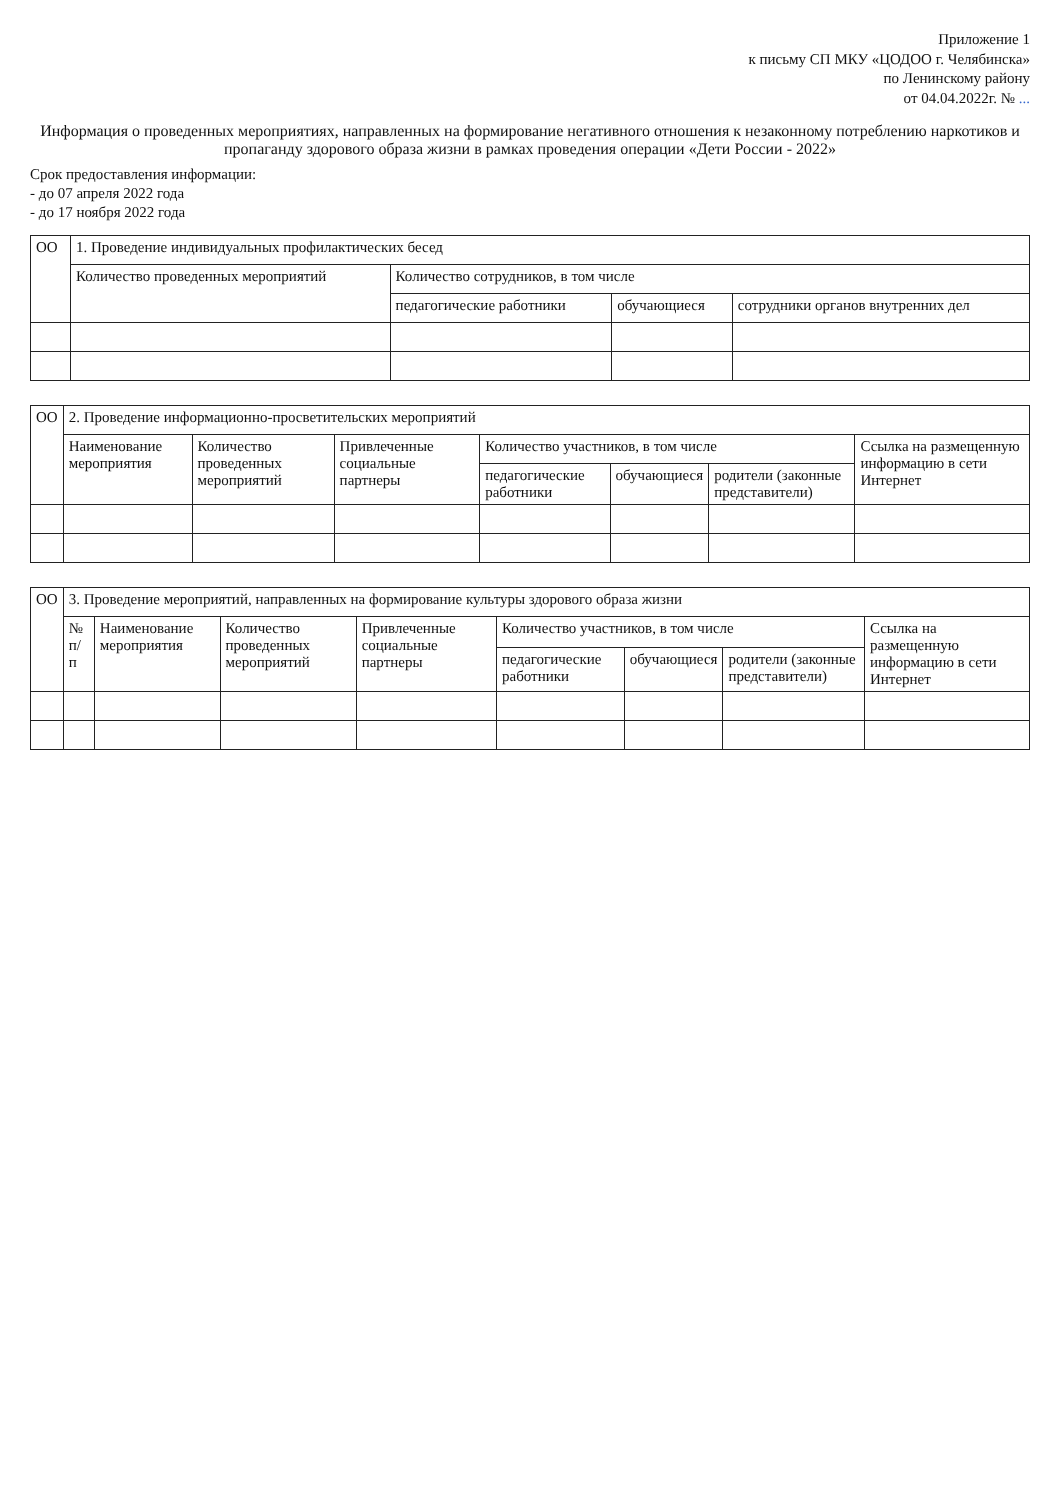Приложение 1
к письму СП МКУ «ЦОДОО г. Челябинска»
по Ленинскому району
от 04.04.2022г. № ...
Информация о проведенных мероприятиях, направленных на формирование негативного отношения к незаконному потреблению наркотиков и пропаганду здорового образа жизни в рамках проведения операции «Дети России - 2022»
Срок предоставления информации:
- до 07 апреля 2022 года
- до 17 ноября 2022 года
| ОО | 1. Проведение индивидуальных профилактических бесед | | | |
| --- | --- | --- | --- | --- |
| | Количество проведенных мероприятий | Количество сотрудников, в том числе | | |
| | | педагогические работники | обучающиеся | сотрудники органов внутренних дел |
| ОО | 2. Проведение информационно-просветительских мероприятий | | | | | | |
| --- | --- | --- | --- | --- | --- | --- | --- |
| | Наименование мероприятия | Количество проведенных мероприятий | Привлеченные социальные партнеры | Количество участников, в том числе | | | Ссылка на размещенную информацию в сети Интернет |
| | | | | педагогические работники | обучающиеся | родители (законные представители) | |
| ОО | 3. Проведение мероприятий, направленных на формирование культуры здорового образа жизни | | | | | | | |
| --- | --- | --- | --- | --- | --- | --- | --- | --- |
| | № п/п | Наименование мероприятия | Количество проведенных мероприятий | Привлеченные социальные партнеры | Количество участников, в том числе | | | Ссылка на размещенную информацию в сети Интернет |
| | | | | | педагогические работники | обучающиеся | родители (законные представители) | |